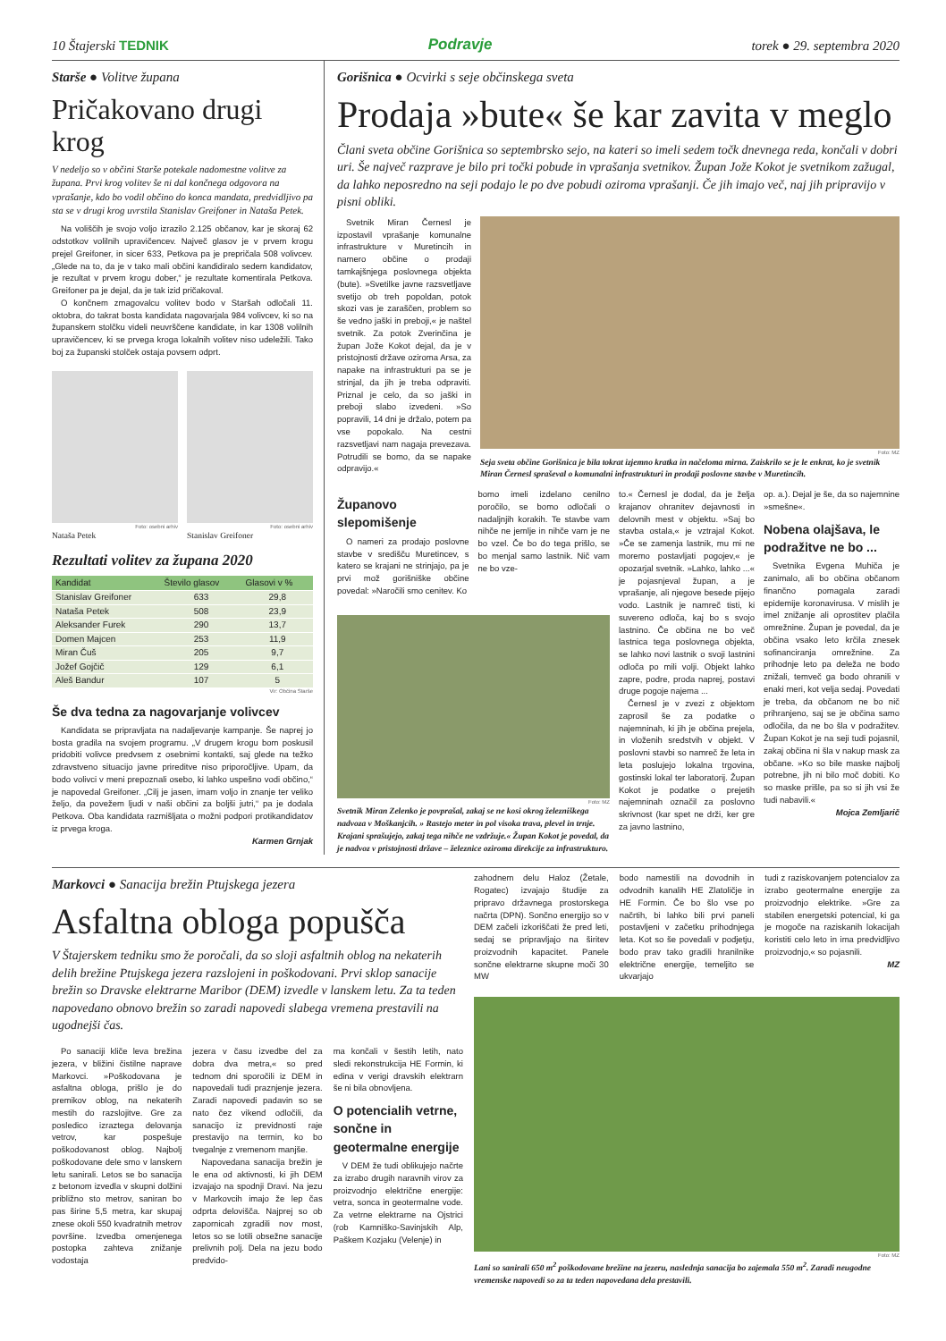10 Štajerski TEDNIK Podravje torek ● 29. septembra 2020
Starše ● Volitve župana
Pričakovano drugi krog
V nedeljo so v občini Starše potekale nadomestne volitve za župana. Prvi krog volitev še ni dal končnega odgovora na vprašanje, kdo bo vodil občino do konca mandata, predvidljivo pa sta se v drugi krog uvrstila Stanislav Greifoner in Nataša Petek.
Na voliščih je svojo voljo izrazilo 2.125 občanov, kar je skoraj 62 odstotkov volilnih upravičencev. Največ glasov je v prvem krogu prejel Greifoner, in sicer 633, Petkova pa je prepričala 508 volivcev. „Glede na to, da je v tako mali občini kandidiralo sedem kandidatov, je rezultat v prvem krogu dober,“ je rezultate komentirala Petkova. Greifoner pa je dejal, da je tak izid pričakoval.
O končnem zmagovalcu volitev bodo v Staršah odločali 11. oktobra, do takrat bosta kandidata nagovarjala 984 volivcev, ki so na županskem stolčku videli neuvrščene kandidate, in kar 1308 volilnih upravičencev, ki se prvega kroga lokalnih volitev niso udeležili. Tako boj za županski stolček ostaja povsem odprt.
Foto: osebni arhiv
Nataša Petek
Foto: osebni arhiv
Stanislav Greifoner
Rezultati volitev za župana 2020
| Kandidat | Število glasov | Glasovi v % |
| --- | --- | --- |
| Stanislav Greifoner | 633 | 29,8 |
| Nataša Petek | 508 | 23,9 |
| Aleksander Furek | 290 | 13,7 |
| Domen Majcen | 253 | 11,9 |
| Miran Čuš | 205 | 9,7 |
| Jožef Gojčič | 129 | 6,1 |
| Aleš Bandur | 107 | 5 |
Vir: Občina Starše
Še dva tedna za nagovarjanje volivcev
Kandidata se pripravljata na nadaljevanje kampanje. Še naprej jo bosta gradila na svojem programu. „V drugem krogu bom poskusil pridobiti volivce predvsem z osebnimi kontakti, saj glede na težko zdravstveno situacijo javne prireditve niso priporočljive. Upam, da bodo volivci v meni prepoznali osebo, ki lahko uspešno vodi občino,“ je napovedal Greifoner. „Cilj je jasen, imam voljo in znanje ter veliko željo, da povežem ljudi v naši občini za boljši jutri,“ pa je dodala Petkova. Oba kandidata razmišljata o možni podpori protikandidatov iz prvega kroga.
Karmen Grnjak
Gorišnica ● Ocvirki s seje občinskega sveta
Prodaja »bute« še kar zavita v meglo
Člani sveta občine Gorišnica so septembrsko sejo, na kateri so imeli sedem točk dnevnega reda, končali v dobri uri. Še največ razprave je bilo pri točki pobude in vprašanja svetnikov. Župan Jože Kokot je svetnikom zažugal, da lahko neposredno na seji podajo le po dve pobudi oziroma vprašanji. Če jih imajo več, naj jih pripravijo v pisni obliki.
Svetnik Miran Černesl je izpostavil vprašanje komunalne infrastrukture v Muretincih in namero občine o prodaji tamkajšnjega poslovnega objekta (bute). »Svetilke javne razsvetljave svetijo ob treh popoldan, potok skozi vas je zaraščen, problem so še vedno jaški in preboji,« je naštel svetnik. Za potok Zverinčina je župan Jože Kokot dejal, da je v pristojnosti države oziroma Arsa, za napake na infrastrukturi pa se je strinjal, da jih je treba odpraviti. Priznal je celo, da so jaški in preboji slabo izvedeni. »So popravili, 14 dni je držalo, potem pa vse popokalo. Na cestni razsvetljavi nam nagaja prevezava. Potrudili se bomo, da se napake odpravijo.«
Foto: MZ
Seja sveta občine Gorišnica je bila tokrat izjemno kratka in načeloma mirna. Zaiskrilo se je le enkrat, ko je svetnik Miran Černesl spraševal o komunalni infrastrukturi in prodaji poslovne stavbe v Muretincih.
Županovo slepomišenje
O nameri za prodajo poslovne stavbe v središču Muretincev, s katero se krajani ne strinjajo, pa je prvi mož gorišniške občine povedal: »Naročili smo cenitev. Ko
bomo imeli izdelano cenilno poročilo, se bomo odločali o nadaljnjih korakih. Te stavbe vam nihče ne jemlje in nihče vam je ne bo vzel. Če bo do tega prišlo, se bo menjal samo lastnik. Nič vam ne bo vze-
Foto: MZ
Svetnik Miran Zelenko je povprašal, zakaj se ne kosi okrog železniškega nadvoza v Moškanjcih. » Rastejo meter in pol visoka trava, plevel in trnje. Krajani sprašujejo, zakaj tega nihče ne vzdržuje.« Župan Kokot je povedal, da je nadvoz v pristojnosti države – železnice oziroma direkcije za infrastrukturo.
to.« Černesl je dodal, da je želja krajanov ohranitev dejavnosti in delovnih mest v objektu. »Saj bo stavba ostala,« je vztrajal Kokot. »Če se zamenja lastnik, mu mi ne moremo postavljati pogojev,« je opozarjal svetnik. »Lahko, lahko ...« je pojasnjeval župan, a je vprašanje, ali njegove besede pijejo vodo. Lastnik je namreč tisti, ki suvereno odloča, kaj bo s svojo lastnino. Če občina ne bo več lastnica tega poslovnega objekta, se lahko novi lastnik o svoji lastnini odloča po mili volji. Objekt lahko zapre, podre, proda naprej, postavi druge pogoje najema ...
Černesl je v zvezi z objektom zaprosil še za podatke o najemninah, ki jih je občina prejela, in vloženih sredstvih v objekt. V poslovni stavbi so namreč že leta in leta poslujejo lokalna trgovina, gostinski lokal ter laboratorij. Župan Kokot je podatke o prejetih najemninah označil za poslovno skrivnost (kar spet ne drži, ker gre za javno lastnino,
op. a.). Dejal je še, da so najemnine »smešne«.
Nobena olajšava, le podražitve ne bo ...
Svetnika Evgena Muhiča je zanimalo, ali bo občina občanom finančno pomagala zaradi epidemije koronavirusa. V mislih je imel znižanje ali oprostitev plačila omrežnine. Župan je povedal, da je občina vsako leto krčila znesek sofinanciranja omrežnine. Za prihodnje leto pa deleža ne bodo znižali, temveč ga bodo ohranili v enaki meri, kot velja sedaj. Povedati je treba, da občanom ne bo nič prihranjeno, saj se je občina samo odločila, da ne bo šla v podražitev. Župan Kokot je na seji tudi pojasnil, zakaj občina ni šla v nakup mask za občane. »Ko so bile maske najbolj potrebne, jih ni bilo moč dobiti. Ko so maske prišle, pa so si jih vsi že tudi nabavili.«
Mojca Zemljarič
Markovci ● Sanacija brežin Ptujskega jezera
Asfaltna obloga popušča
V Štajerskem tedniku smo že poročali, da so sloji asfaltnih oblog na nekaterih delih brežine Ptujskega jezera razslojeni in poškodovani. Prvi sklop sanacije brežin so Dravske elektrarne Maribor (DEM) izvedle v lanskem letu. Za ta teden napovedano obnovo brežin so zaradi napovedi slabega vremena prestavili na ugodnejši čas.
Po sanaciji kliče leva brežina jezera, v bližini čistilne naprave Markovci. »Poškodovana je asfaltna obloga, prišlo je do premikov oblog, na nekaterih mestih do razslojitve. Gre za posledico izraztega delovanja vetrov, kar pospešuje poškodovanost oblog. Najbolj poškodovane dele smo v lanskem letu sanirali. Letos se bo sanacija z betonom izvedla v skupni dolžini približno sto metrov, saniran bo pas širine 5,5 metra, kar skupaj znese okoli 550 kvadratnih metrov površine. Izvedba omenjenega postopka zahteva znižanje vodostaja
jezera v času izvedbe del za dobra dva metra,« so pred tednom dni sporočili iz DEM in napovedali tudi praznjenje jezera. Zaradi napovedi padavin so se nato čez vikend odločili, da sanacijo iz previdnosti raje prestavijo na termin, ko bo tvegalnje z vremenom manjše.
Napovedana sanacija brežin je le ena od aktivnosti, ki jih DEM izvajajo na spodnji Dravi. Na jezu v Markovcih imajo že lep čas odprta delovišča. Najprej so ob zapornicah zgradili nov most, letos so se lotili obsežne sanacije prelivnih polj. Dela na jezu bodo predvido-
ma končali v šestih letih, nato sledi rekonstrukcija HE Formin, ki edina v verigi dravskih elektrarn še ni bila obnovljena.
O potencialih vetrne, sončne in geotermalne energije
V DEM že tudi oblikujejo načrte za izrabo drugih naravnih virov za proizvodnjo električne energije: vetra, sonca in geotermalne vode. Za vetrne elektrarne na Ojstrici (rob Kamniško-Savinjskih Alp, Paškem Kozjaku (Velenje) in
zahodnem delu Haloz (Žetale, Rogatec) izvajajo študije za pripravo državnega prostorskega načrta (DPN). Sončno energijo so v DEM začeli izkoriščati že pred leti, sedaj se pripravljajo na širitev proizvodnih kapacitet. Panele sončne elektrarne skupne moči 30 MW
bodo namestili na dovodnih in odvodnih kanalih HE Zlatoličje in HE Formin. Če bo šlo vse po načrtih, bi lahko bili prvi paneli postavljeni v začetku prihodnjega leta. Kot so še povedali v podjetju, bodo prav tako gradili hranilnike električne energije, temeljito se ukvarjajo
tudi z raziskovanjem potencialov za izrabo geotermalne energije za proizvodnjo elektrike. »Gre za stabilen energetski potencial, ki ga je mogoče na raziskanih lokacijah koristiti celo leto in ima predvidljivo proizvodnjo,« so pojasnili.
MZ
Foto: MZ
Lani so sanirali 650 m<sup>2</sup> poškodovane brežine na jezeru, naslednja sanacija bo zajemala 550 m<sup>2</sup>. Zaradi neugodne vremenske napovedi so za ta teden napovedana dela prestavili.